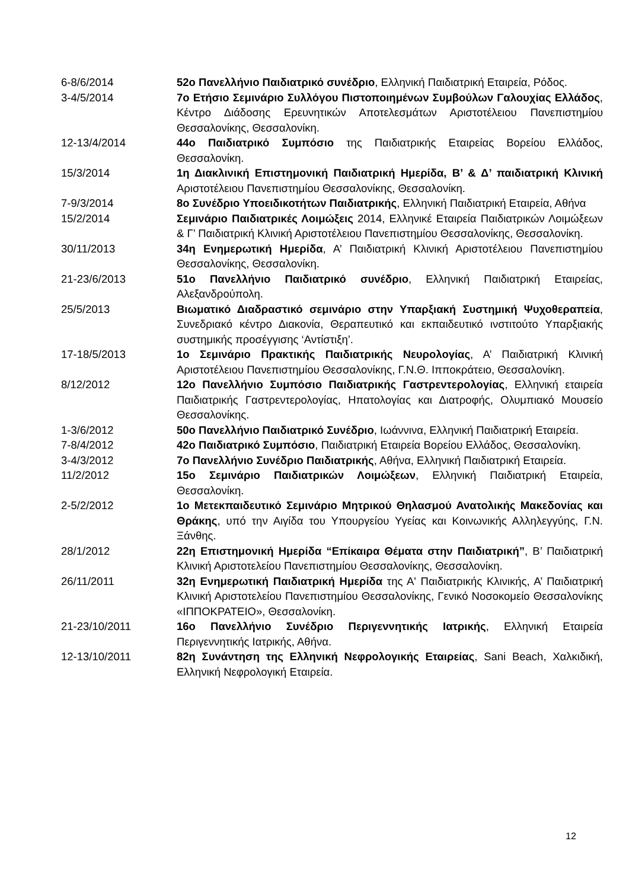6-8/6/2014 52ο Πανελλήνιο Παιδιατρικό συνέδριο, Ελληνική Παιδιατρική Εταιρεία, Ρόδος.
3-4/5/2014 7ο Ετήσιο Σεμινάριο Συλλόγου Πιστοποιημένων Συμβούλων Γαλουχίας Ελλάδος, Κέντρο Διάδοσης Ερευνητικών Αποτελεσμάτων Αριστοτέλειου Πανεπιστημίου Θεσσαλονίκης, Θεσσαλονίκη.
12-13/4/2014 44ο Παιδιατρικό Συμπόσιο της Παιδιατρικής Εταιρείας Βορείου Ελλάδος, Θεσσαλονίκη.
15/3/2014 1η Διακλινική Επιστημονική Παιδιατρική Ημερίδα, Β’ & Δ’ παιδιατρική Κλινική Αριστοτέλειου Πανεπιστημίου Θεσσαλονίκης, Θεσσαλονίκη.
7-9/3/2014 8ο Συνέδριο Υποειδικοτήτων Παιδιατρικής, Ελληνική Παιδιατρική Εταιρεία, Αθήνα
15/2/2014 Σεμινάριο Παιδιατρικές Λοιμώξεις 2014, Ελληνικέ Εταιρεία Παιδιατρικών Λοιμώξεων & Γ’ Παιδιατρική Κλινική Αριστοτέλειου Πανεπιστημίου Θεσσαλονίκης, Θεσσαλονίκη.
30/11/2013 34η Ενημερωτική Ημερίδα, Α’ Παιδιατρική Κλινική Αριστοτέλειου Πανεπιστημίου Θεσσαλονίκης, Θεσσαλονίκη.
21-23/6/2013 51ο Πανελλήνιο Παιδιατρικό συνέδριο, Ελληνική Παιδιατρική Εταιρείας, Αλεξανδρούπολη.
25/5/2013 Βιωματικό Διαδραστικό σεμινάριο στην Υπαρξιακή Συστημική Ψυχοθεραπεία, Συνεδριακό κέντρο Διακονία, Θεραπευτικό και εκπαιδευτικό ινστιτούτο Υπαρξιακής συστημικής προσέγγισης ‘Αντίστιξη’.
17-18/5/2013 1ο Σεμινάριο Πρακτικής Παιδιατρικής Νευρολογίας, Α’ Παιδιατρική Κλινική Αριστοτέλειου Πανεπιστημίου Θεσσαλονίκης, Γ.Ν.Θ. Ιπποκράτειο, Θεσσαλονίκη.
8/12/2012 12ο Πανελλήνιο Συμπόσιο Παιδιατρικής Γαστρεντερολογίας, Ελληνική εταιρεία Παιδιατρικής Γαστρεντερολογίας, Ηπατολογίας και Διατροφής, Ολυμπιακό Μουσείο Θεσσαλονίκης.
1-3/6/2012 50ο Πανελλήνιο Παιδιατρικό Συνέδριο, Ιωάννινα, Ελληνική Παιδιατρική Εταιρεία.
7-8/4/2012 42ο Παιδιατρικό Συμπόσιο, Παιδιατρική Εταιρεία Βορείου Ελλάδος, Θεσσαλονίκη.
3-4/3/2012 7ο Πανελλήνιο Συνέδριο Παιδιατρικής, Αθήνα, Ελληνική Παιδιατρική Εταιρεία.
11/2/2012 15ο Σεμινάριο Παιδιατρικών Λοιμώξεων, Ελληνική Παιδιατρική Εταιρεία, Θεσσαλονίκη.
2-5/2/2012 1ο Μετεκπαιδευτικό Σεμινάριο Μητρικού Θηλασμού Ανατολικής Μακεδονίας και Θράκης, υπό την Αιγίδα του Υπουργείου Υγείας και Κοινωνικής Αλληλεγγύης, Γ.Ν. Ξάνθης.
28/1/2012 22η Επιστημονική Ημερίδα “Επίκαιρα Θέματα στην Παιδιατρική”, Β’ Παιδιατρική Κλινική Αριστοτελείου Πανεπιστημίου Θεσσαλονίκης, Θεσσαλονίκη.
26/11/2011 32η Ενημερωτική Παιδιατρική Ημερίδα της Α' Παιδιατρικής Κλινικής, Α’ Παιδιατρική Κλινική Αριστοτελείου Πανεπιστημίου Θεσσαλονίκης, Γενικό Νοσοκομείο Θεσσαλονίκης «ΙΠΠΟΚΡΑΤΕΙΟ», Θεσσαλονίκη.
21-23/10/2011 16ο Πανελλήνιο Συνέδριο Περιγεννητικής Ιατρικής, Ελληνική Εταιρεία Περιγεννητικής Ιατρικής, Αθήνα.
12-13/10/2011 82η Συνάντηση της Ελληνική Νεφρολογικής Εταιρείας, Sani Beach, Χαλκιδική, Ελληνική Νεφρολογική Εταιρεία.
12